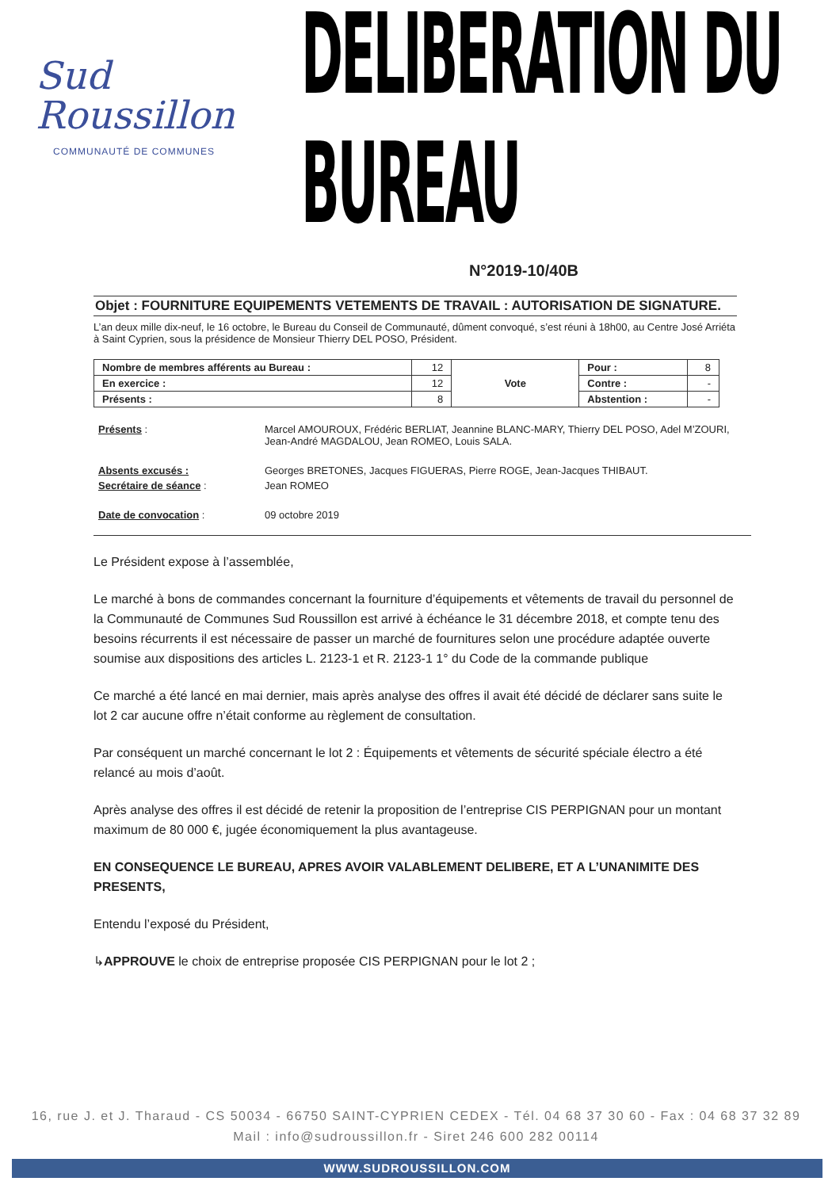Sud
Roussillon
COMMUNAUTÉ DE COMMUNES
DELIBERATION DU BUREAU
N°2019-10/40B
Objet : FOURNITURE EQUIPEMENTS VETEMENTS DE TRAVAIL : AUTORISATION DE SIGNATURE.
L’an deux mille dix-neuf, le 16 octobre, le Bureau du Conseil de Communauté, dûment convoqué, s’est réuni à 18h00, au Centre José Arriéta à Saint Cyprien, sous la présidence de Monsieur Thierry DEL POSO, Président.
| Nombre de membres afférents au Bureau : | 12 | Vote | Pour : | 8 |
| En exercice : | 12 | | Contre : | - |
| Présents : | 8 | | Abstention : | - |
Présents :
Marcel AMOUROUX, Frédéric BERLIAT, Jeannine BLANC-MARY, Thierry DEL POSO, Adel M’ZOURI, Jean-André MAGDALOU, Jean ROMEO, Louis SALA.
Absents excusés :
Georges BRETONES, Jacques FIGUERAS, Pierre ROGE, Jean-Jacques THIBAUT.
Secrétaire de séance :
Jean ROMEO
Date de convocation :
09 octobre 2019
Le Président expose à l’assemblée,
Le marché à bons de commandes concernant la fourniture d’équipements et vêtements de travail du personnel de la Communauté de Communes Sud Roussillon est arrivé à échéance le 31 décembre 2018, et compte tenu des besoins récurrents il est nécessaire de passer un marché de fournitures selon une procédure adaptée ouverte soumise aux dispositions des articles L. 2123-1 et R. 2123-1 1° du Code de la commande publique
Ce marché a été lancé en mai dernier, mais après analyse des offres il avait été décidé de déclarer sans suite le lot 2 car aucune offre n’était conforme au règlement de consultation.
Par conséquent un marché concernant le lot 2 : Équipements et vêtements de sécurité spéciale électro a été relancé au mois d’août.
Après analyse des offres il est décidé de retenir la proposition de l’entreprise CIS PERPIGNAN pour un montant maximum de 80 000 €, jugée économiquement la plus avantageuse.
EN CONSEQUENCE LE BUREAU, APRES AVOIR VALABLEMENT DELIBERE, ET A L’UNANIMITE DES PRESENTS,
Entendu l’exposé du Président,
↳APPROUVE le choix de entreprise proposée CIS PERPIGNAN pour le lot 2 ;
16, rue J. et J. Tharaud - CS 50034 - 66750 SAINT-CYPRIEN CEDEX - Tél. 04 68 37 30 60 - Fax : 04 68 37 32 89
Mail : info@sudroussillon.fr - Siret 246 600 282 00114
WWW.SUDROUSSILLON.COM